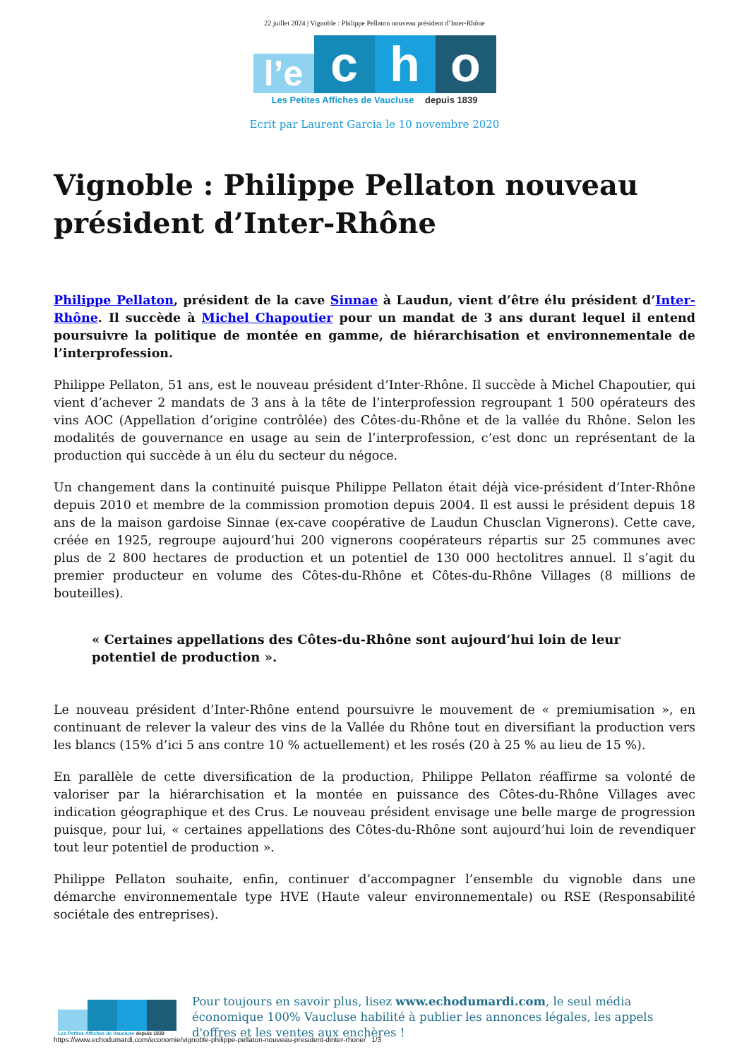22 juillet 2024 | Vignoble : Philippe Pellaton nouveau président d’Inter-Rhône
l’e
c
h
o
Les Petites Affiches de Vaucluse depuis 1839
Ecrit par Laurent Garcia le 10 novembre 2020
Vignoble : Philippe Pellaton nouveau président d’Inter-Rhône
Philippe Pellaton, président de la cave Sinnae à Laudun, vient d’être élu président d’Inter-Rhône. Il succède à Michel Chapoutier pour un mandat de 3 ans durant lequel il entend poursuivre la politique de montée en gamme, de hiérarchisation et environnementale de l’interprofession.
Philippe Pellaton, 51 ans, est le nouveau président d’Inter-Rhône. Il succède à Michel Chapoutier, qui vient d’achever 2 mandats de 3 ans à la tête de l’interprofession regroupant 1 500 opérateurs des vins AOC (Appellation d’origine contrôlée) des Côtes-du-Rhône et de la vallée du Rhône. Selon les modalités de gouvernance en usage au sein de l’interprofession, c’est donc un représentant de la production qui succède à un élu du secteur du négoce.
Un changement dans la continuité puisque Philippe Pellaton était déjà vice-président d’Inter-Rhône depuis 2010 et membre de la commission promotion depuis 2004. Il est aussi le président depuis 18 ans de la maison gardoise Sinnae (ex-cave coopérative de Laudun Chusclan Vignerons). Cette cave, créée en 1925, regroupe aujourd’hui 200 vignerons coopérateurs répartis sur 25 communes avec plus de 2 800 hectares de production et un potentiel de 130 000 hectolitres annuel. Il s’agit du premier producteur en volume des Côtes-du-Rhône et Côtes-du-Rhône Villages (8 millions de bouteilles).
« Certaines appellations des Côtes-du-Rhône sont aujourd’hui loin de leur potentiel de production ».
Le nouveau président d’Inter-Rhône entend poursuivre le mouvement de « premiumisation », en continuant de relever la valeur des vins de la Vallée du Rhône tout en diversifiant la production vers les blancs (15% d’ici 5 ans contre 10 % actuellement) et les rosés (20 à 25 % au lieu de 15 %).
En parallèle de cette diversification de la production, Philippe Pellaton réaffirme sa volonté de valoriser par la hiérarchisation et la montée en puissance des Côtes-du-Rhône Villages avec indication géographique et des Crus. Le nouveau président envisage une belle marge de progression puisque, pour lui, « certaines appellations des Côtes-du-Rhône sont aujourd’hui loin de revendiquer tout leur potentiel de production ».
Philippe Pellaton souhaite, enfin, continuer d’accompagner l’ensemble du vignoble dans une démarche environnementale type HVE (Haute valeur environnementale) ou RSE (Responsabilité sociétale des entreprises).
Les Petites Affiches de Vaucluse depuis 1839
Pour toujours en savoir plus, lisez www.echodumardi.com, le seul média économique 100% Vaucluse habilité à publier les annonces légales, les appels d'offres et les ventes aux enchères !
https://www.echodumardi.com/economie/vignoble-philippe-pellaton-nouveau-president-dinter-rhone/ 1/3